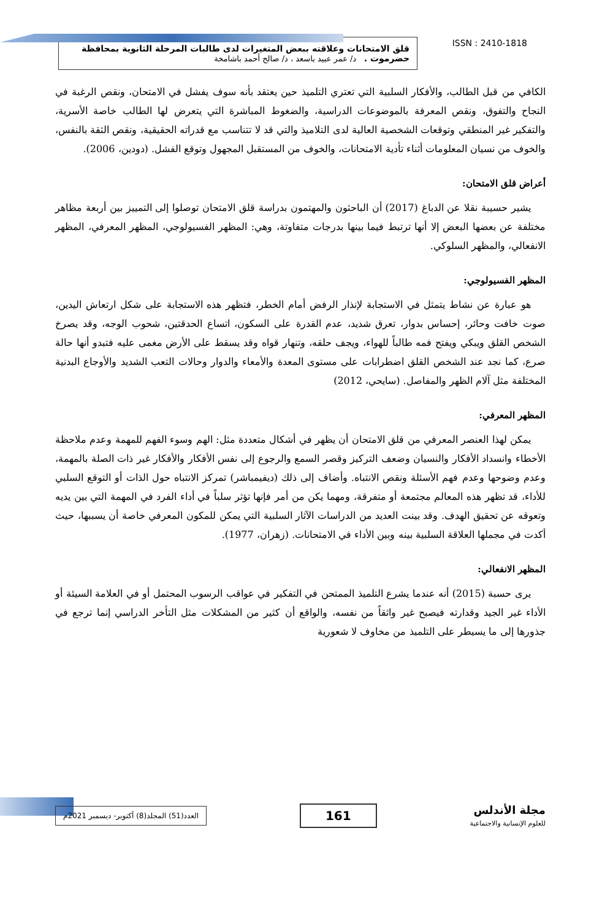ISSN : 2410-1818
قلق الامتحانات وعلاقته ببعض المتغيرات لدى طالبات المرحلة الثانوية بمحافظة حضرموت . د/ عمر عبيد باسعد ، د/ صالح أحمد باشامخة
الكافي من قبل الطالب، والأفكار السلبية التي تعتري التلميذ حين يعتقد بأنه سوف يفشل في الامتحان، ونقص الرغبة في النجاح والتفوق، ونقص المعرفة بالموضوعات الدراسية، والضغوط المباشرة التي يتعرض لها الطالب خاصة الأسرية، والتفكير غير المنطقي وتوقعات الشخصية العالية لدى التلاميذ والتي قد لا تتناسب مع قدراته الحقيقية، ونقص الثقة بالنفس، والخوف من نسيان المعلومات أثناء تأدية الامتحانات، والخوف من المستقبل المجهول وتوقع الفشل. (دودين، 2006).
أعراض قلق الامتحان:
يشير حسيبة نقلا عن الدباغ (2017) أن الباحثون والمهتمون بدراسة قلق الامتحان توصلوا إلى التمييز بين أربعة مظاهر مختلفة عن بعضها البعض إلا أنها ترتبط فيما بينها بدرجات متفاوتة، وهي: المظهر الفسيولوجي، المظهر المعرفي، المظهر الانفعالي، والمظهر السلوكي.
المظهر الفسيولوجي:
هو عبارة عن نشاط يتمثل في الاستجابة لإنذار الرفض أمام الخطر، فتظهر هذه الاستجابة على شكل ارتعاش اليدين، صوت خافت وحائر، إحساس بدوار، تعرق شديد، عدم القدرة على السكون، اتساع الحدقتين، شحوب الوجه، وقد يصرخ الشخص القلق ويبكي ويفتح فمه طالباً للهواء، ويجف حلقه، وتنهار قواه وقد يسقط على الأرض مغمى عليه فتبدو أنها حالة صرع، كما نجد عند الشخص القلق اضطرابات على مستوى المعدة والأمعاء والدوار وحالات التعب الشديد والأوجاع البدنية المختلفة مثل آلام الظهر والمفاصل. (سايحي، 2012)
المظهر المعرفي:
يمكن لهذا العنصر المعرفي من قلق الامتحان أن يظهر في أشكال متعددة مثل: الهم وسوء الفهم للمهمة وعدم ملاحظة الأخطاء وانسداد الأفكار والنسيان وضعف التركيز وقصر السمع والرجوع إلى نفس الأفكار والأفكار غير ذات الصلة بالمهمة، وعدم وضوحها وعدم فهم الأسئلة ونقص الانتباه. وأضاف إلى ذلك (ديفيمباشر) تمركز الانتباه حول الذات أو التوقع السلبي للأداء، قد تظهر هذه المعالم مجتمعة أو متفرقة، ومهما يكن من أمر فإنها تؤثر سلباً في أداء الفرد في المهمة التي بين يديه وتعوقه عن تحقيق الهدف. وقد بينت العديد من الدراسات الآثار السلبية التي يمكن للمكون المعرفي خاصة أن يسببها، حيث أكدت في مجملها العلاقة السلبية بينه وبين الأداء في الامتحانات. (زهران، 1977).
المظهر الانفعالي:
يرى حسبة (2015) أنه عندما يشرع التلميذ الممتحن في التفكير في عواقب الرسوب المحتمل أو في العلامة السيئة أو الأداء غير الجيد وقدارته فيصبح غير واثقاً من نفسه، والواقع أن كثير من المشكلات مثل التأخر الدراسي إنما ترجع في جذورها إلى ما يسيطر على التلميذ من مخاوف لا شعورية
مجلة الأندلس
للعلوم الإنسانية والاجتماعية
161
العدد(51) المجلد(8) أكتوبر- ديسمبر 2021م